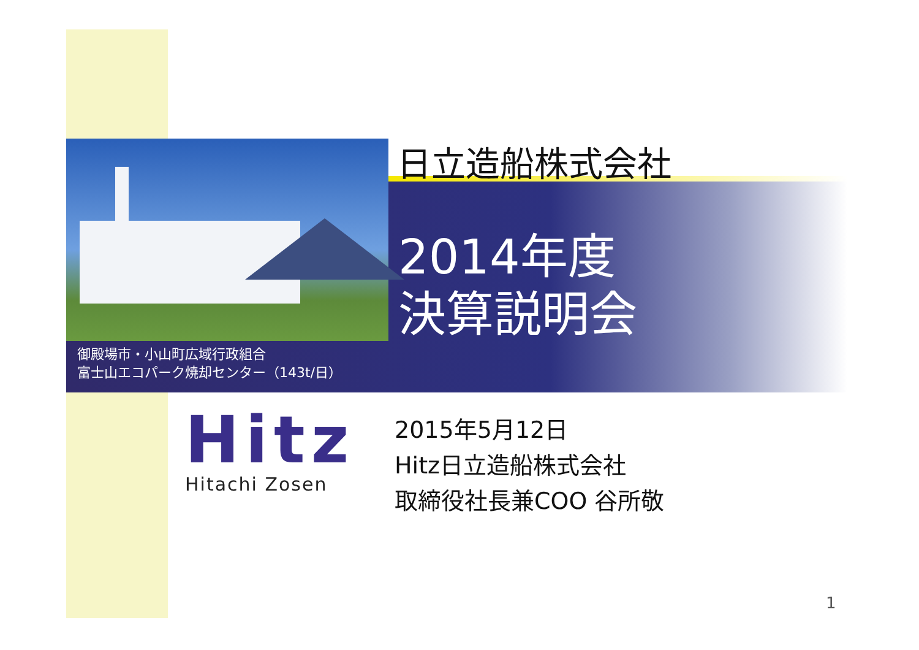日立造船株式会社
2014年度
決算説明会
御殿場市・小山町広域行政組合
富士山エコパーク焼却センター（143t/日）
Hitz Hitachi Zosen
2015年5月12日
Hitz日立造船株式会社
取締役社長兼COO 谷所敬
1